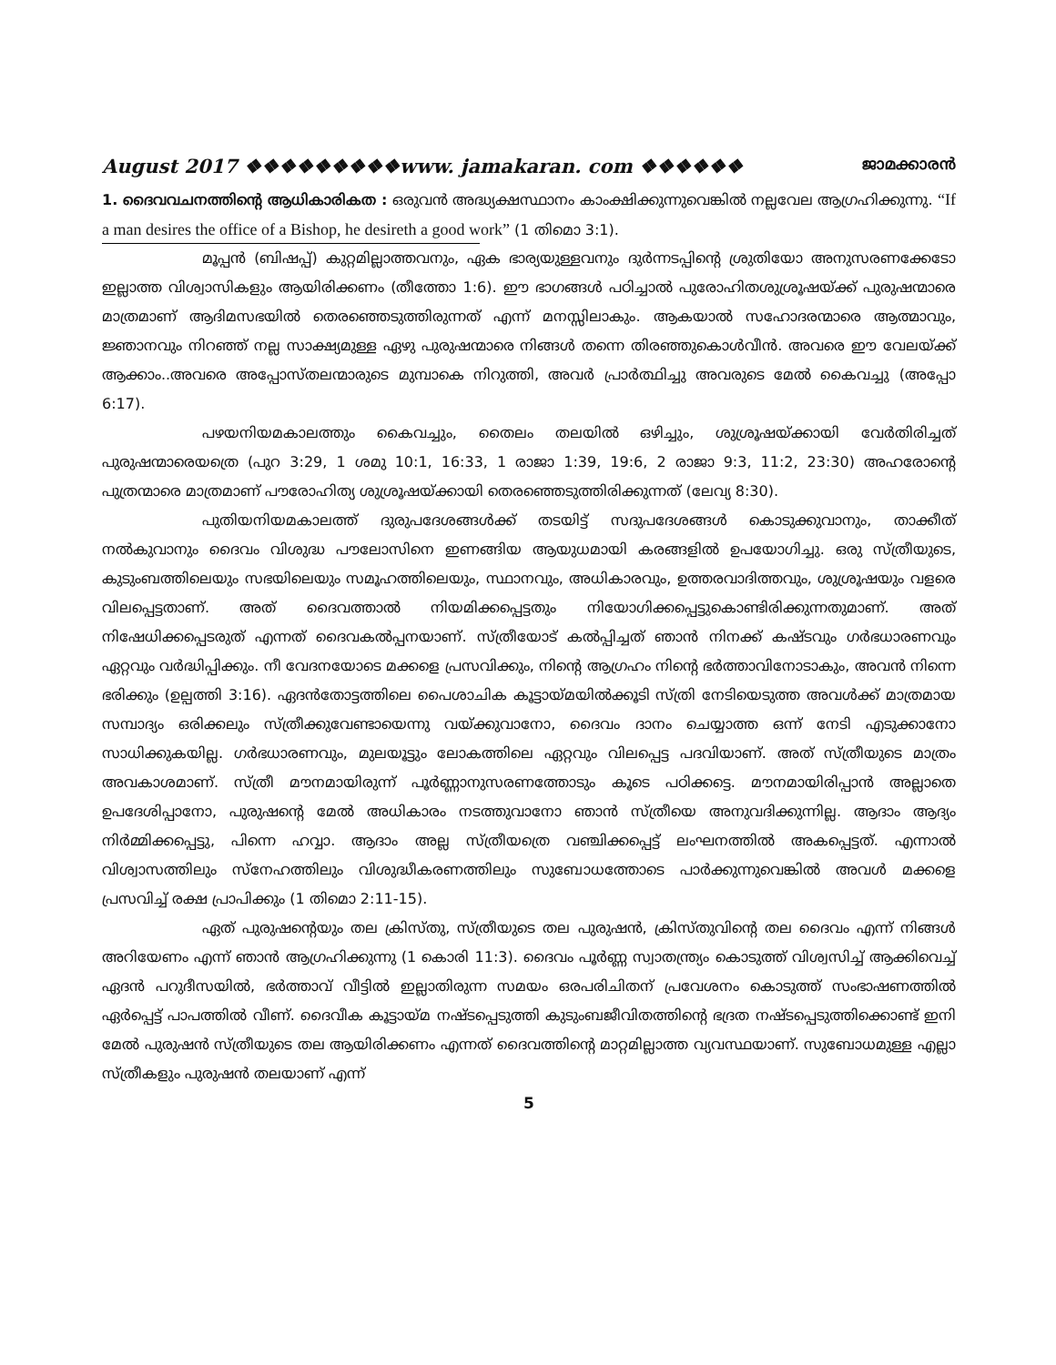August 2017 ❖❖❖❖❖❖❖❖❖www. jamakaran. com ❖❖❖❖❖❖ ജാമക്കാരൻ
1. ദൈവവചനത്തിന്റെ ആധികാരികത : ഒരുവൻ അദ്ധ്യക്ഷസ്ഥാനം കാംക്ഷിക്കുന്നുവെങ്കിൽ നല്ലവേല ആഗ്രഹിക്കുന്നു. “If a man desires the office of a Bishop, he desireth a good work” (1 തിമൊ 3:1).
മൂപ്പൻ (ബിഷപ്പ്) കുറ്റമില്ലാത്തവനും, ഏക ഭാര്യയുള്ളവനും ദുർന്നടപ്പിന്റെ ശ്രുതിയോ അനുസരണക്കേടോ ഇല്ലാത്ത വിശ്വാസികളും ആയിരിക്കണം (തീത്തോ 1:6). ഈ ഭാഗങ്ങൾ പഠിച്ചാൽ പുരോഹിതശുശ്രൂഷയ്ക്ക് പുരുഷന്മാരെ മാത്രമാണ് ആദിമസഭയിൽ തെരഞ്ഞെടുത്തിരുന്നത് എന്ന് മനസ്സിലാകും. ആകയാൽ സഹോദരന്മാരെ ആത്മാവും, ജ്ഞാനവും നിറഞ്ഞ് നല്ല സാക്ഷ്യമുള്ള ഏഴു പുരുഷന്മാരെ നിങ്ങൾ തന്നെ തിരഞ്ഞുകൊൾവീൻ. അവരെ ഈ വേലയ്ക്ക് ആക്കാം..അവരെ അപ്പോസ്തലന്മാരുടെ മുമ്പാകെ നിറുത്തി, അവർ പ്രാർത്ഥിച്ചു അവരുടെ മേൽ കൈവച്ചു (അപ്പോ 6:17).
പഴയനിയമകാലത്തും കൈവച്ചും, തൈലം തലയിൽ ഒഴിച്ചും, ശുശ്രൂഷയ്ക്കായി വേർതിരിച്ചത് പുരുഷന്മാരെയത്രെ (പുറ 3:29, 1 ശമു 10:1, 16:33, 1 രാജാ 1:39, 19:6, 2 രാജാ 9:3, 11:2, 23:30) അഹരോന്റെ പുത്രന്മാരെ മാത്രമാണ് പൗരോഹിത്യ ശുശ്രൂഷയ്ക്കായി തെരഞ്ഞെടുത്തിരിക്കുന്നത് (ലേവ്യ 8:30).
പുതിയനിയമകാലത്ത് ദുരുപദേശങ്ങൾക്ക് തടയിട്ട് സദുപദേശങ്ങൾ കൊടുക്കുവാനും, താക്കീത് നൽകുവാനും ദൈവം വിശുദ്ധ പൗലോസിനെ ഇണങ്ങിയ ആയുധമായി കരങ്ങളിൽ ഉപയോഗിച്ചു. ഒരു സ്ത്രീയുടെ, കുടുംബത്തിലെയും സഭയിലെയും സമൂഹത്തിലെയും, സ്ഥാനവും, അധികാരവും, ഉത്തരവാദിത്തവും, ശുശ്രൂഷയും വളരെ വിലപ്പെട്ടതാണ്. അത് ദൈവത്താൽ നിയമിക്കപ്പെട്ടതും നിയോഗിക്കപ്പെട്ടുകൊണ്ടിരിക്കുന്നതുമാണ്. അത് നിഷേധിക്കപ്പെടരുത് എന്നത് ദൈവകൽപ്പനയാണ്. സ്ത്രീയോട് കൽപ്പിച്ചത് ഞാൻ നിനക്ക് കഷ്ടവും ഗർഭധാരണവും ഏറ്റവും വർദ്ധിപ്പിക്കും. നീ വേദനയോടെ മക്കളെ പ്രസവിക്കും, നിന്റെ ആഗ്രഹം നിന്റെ ഭർത്താവിനോടാകും, അവൻ നിന്നെ ഭരിക്കും (ഉല്പത്തി 3:16). ഏദൻതോട്ടത്തിലെ പൈശാചിക കൂട്ടായ്മയിൽക്കൂടി സ്ത്രി നേടിയെടുത്ത അവൾക്ക് മാത്രമായ സമ്പാദ്യം ഒരിക്കലും സ്ത്രീക്കുവേണ്ടായെന്നു വയ്ക്കുവാനോ, ദൈവം ദാനം ചെയ്യാത്ത ഒന്ന് നേടി എടുക്കാനോ സാധിക്കുകയില്ല. ഗർഭധാരണവും, മുലയൂട്ടും ലോകത്തിലെ ഏറ്റവും വിലപ്പെട്ട പദവിയാണ്. അത് സ്ത്രീയുടെ മാത്രം അവകാശമാണ്. സ്ത്രീ മൗനമായിരുന്ന് പൂർണ്ണാനുസരണത്തോടും കൂടെ പഠിക്കട്ടെ. മൗനമായിരിപ്പാൻ അല്ലാതെ ഉപദേശിപ്പാനോ, പുരുഷന്റെ മേൽ അധികാരം നടത്തുവാനോ ഞാൻ സ്ത്രീയെ അനുവദിക്കുന്നില്ല. ആദാം ആദ്യം നിർമ്മിക്കപ്പെട്ടു, പിന്നെ ഹവ്വാ. ആദാം അല്ല സ്ത്രീയത്രെ വഞ്ചിക്കപ്പെട്ട് ലംഘനത്തിൽ അകപ്പെട്ടത്. എന്നാൽ വിശ്വാസത്തിലും സ്നേഹത്തിലും വിശുദ്ധീകരണത്തിലും സുബോധത്തോടെ പാർക്കുന്നുവെങ്കിൽ അവൾ മക്കളെ പ്രസവിച്ച് രക്ഷ പ്രാപിക്കും (1 തിമൊ 2:11-15).
ഏത് പുരുഷന്റെയും തല ക്രിസ്തു, സ്ത്രീയുടെ തല പുരുഷൻ, ക്രിസ്തുവിന്റെ തല ദൈവം എന്ന് നിങ്ങൾ അറിയേണം എന്ന് ഞാൻ ആഗ്രഹിക്കുന്നു (1 കൊരി 11:3). ദൈവം പൂർണ്ണ സ്വാതന്ത്ര്യം കൊടുത്ത് വിശ്വസിച്ച് ആക്കിവെച്ച് ഏദൻ പറുദീസയിൽ, ഭർത്താവ് വീട്ടിൽ ഇല്ലാതിരുന്ന സമയം ഒരപരിചിതന് പ്രവേശനം കൊടുത്ത് സംഭാഷണത്തിൽ ഏർപ്പെട്ട് പാപത്തിൽ വീണ്. ദൈവീക കൂട്ടായ്മ നഷ്ടപ്പെടുത്തി കുടുംബജീവിതത്തിന്റെ ഭദ്രത നഷ്ടപ്പെടുത്തിക്കൊണ്ട് ഇനി മേൽ പുരുഷൻ സ്ത്രീയുടെ തല ആയിരിക്കണം എന്നത് ദൈവത്തിന്റെ മാറ്റമില്ലാത്ത വ്യവസ്ഥയാണ്. സുബോധമുള്ള എല്ലാ സ്ത്രീകളും പുരുഷൻ തലയാണ് എന്ന്
5